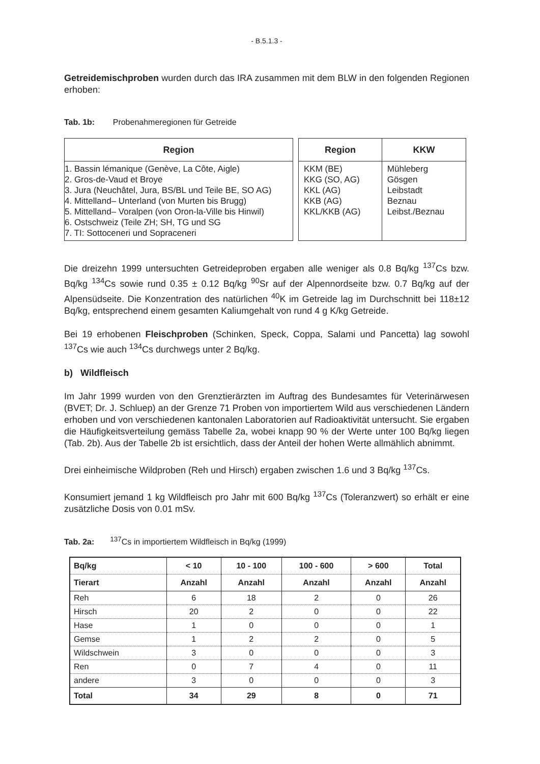- B.5.1.3 -
Getreidemischproben wurden durch das IRA zusammen mit dem BLW in den folgenden Regionen erhoben:
Tab. 1b: Probenahmeregionen für Getreide
| Region |
| --- |
| 1. Bassin lémanique (Genève, La Côte, Aigle) 2. Gros-de-Vaud et Broye 3. Jura (Neuchâtel, Jura, BS/BL und Teile BE, SO AG) 4. Mittelland– Unterland (von Murten bis Brugg) 5. Mittelland– Voralpen (von Oron-la-Ville bis Hinwil) 6. Ostschweiz (Teile ZH; SH, TG und SG 7. TI: Sottoceneri und Sopraceneri |
| Region | KKW |
| --- | --- |
| KKM (BE) KKG (SO, AG) KKL (AG) KKB (AG) KKL/KKB (AG) | Mühleberg Gösgen Leibstadt Beznau Leibst./Beznau |
Die dreizehn 1999 untersuchten Getreideproben ergaben alle weniger als 0.8 Bq/kg <sup>137</sup>Cs bzw. Bq/kg <sup>134</sup>Cs sowie rund 0.35 ± 0.12 Bq/kg <sup>90</sup>Sr auf der Alpennordseite bzw. 0.7 Bq/kg auf der Alpensüdseite. Die Konzentration des natürlichen <sup>40</sup>K im Getreide lag im Durchschnitt bei 118±12 Bq/kg, entsprechend einem gesamten Kaliumgehalt von rund 4 g K/kg Getreide.
Bei 19 erhobenen Fleischproben (Schinken, Speck, Coppa, Salami und Pancetta) lag sowohl <sup>137</sup>Cs wie auch <sup>134</sup>Cs durchwegs unter 2 Bq/kg.
b) Wildfleisch
Im Jahr 1999 wurden von den Grenztierärzten im Auftrag des Bundesamtes für Veterinärwesen (BVET; Dr. J. Schluep) an der Grenze 71 Proben von importiertem Wild aus verschiedenen Ländern erhoben und von verschiedenen kantonalen Laboratorien auf Radioaktivität untersucht. Sie ergaben die Häufigkeitsverteilung gemäss Tabelle 2a, wobei knapp 90 % der Werte unter 100 Bq/kg liegen (Tab. 2b). Aus der Tabelle 2b ist ersichtlich, dass der Anteil der hohen Werte allmählich abnimmt.
Drei einheimische Wildproben (Reh und Hirsch) ergaben zwischen 1.6 und 3 Bq/kg <sup>137</sup>Cs.
Konsumiert jemand 1 kg Wildfleisch pro Jahr mit 600 Bq/kg <sup>137</sup>Cs (Toleranzwert) so erhält er eine zusätzliche Dosis von 0.01 mSv.
Tab. 2a: <sup>137</sup>Cs in importiertem Wildfleisch in Bq/kg (1999)
| Bq/kg | < 10 | 10 - 100 | 100 - 600 | > 600 | Total |
| --- | --- | --- | --- | --- | --- |
| Tierart | Anzahl | Anzahl | Anzahl | Anzahl | Anzahl |
| Reh | 6 | 18 | 2 | 0 | 26 |
| Hirsch | 20 | 2 | 0 | 0 | 22 |
| Hase | 1 | 0 | 0 | 0 | 1 |
| Gemse | 1 | 2 | 2 | 0 | 5 |
| Wildschwein | 3 | 0 | 0 | 0 | 3 |
| Ren | 0 | 7 | 4 | 0 | 11 |
| andere | 3 | 0 | 0 | 0 | 3 |
| Total | 34 | 29 | 8 | 0 | 71 |